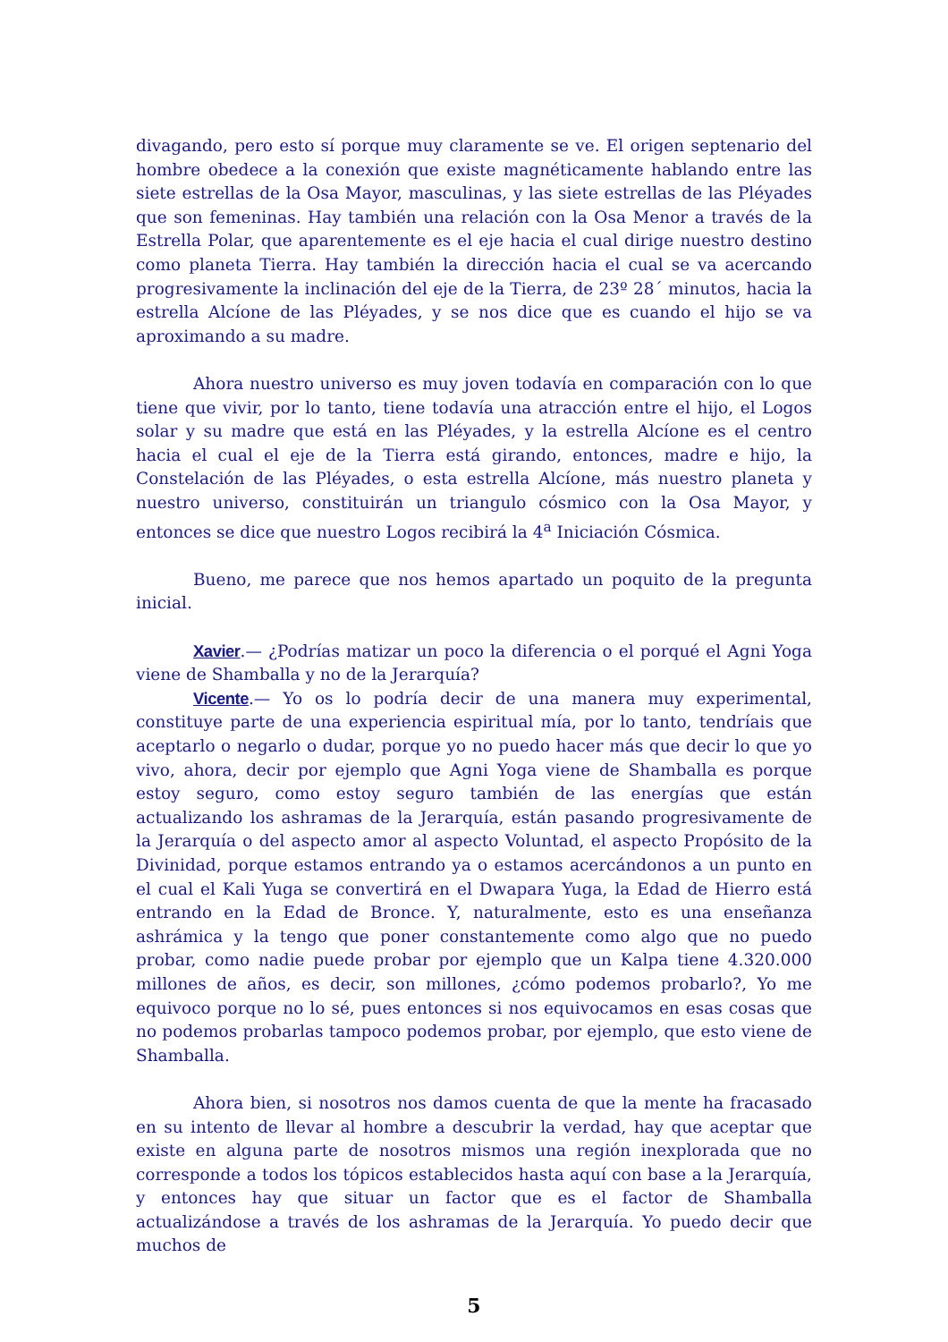divagando, pero esto sí porque muy claramente se ve. El origen septenario del hombre obedece a la conexión que existe magnéticamente hablando entre las siete estrellas de la Osa Mayor, masculinas, y las siete estrellas de las Pléyades que son femeninas. Hay también una relación con la Osa Menor a través de la Estrella Polar, que aparentemente es el eje hacia el cual dirige nuestro destino como planeta Tierra. Hay también la dirección hacia el cual se va acercando progresivamente la inclinación del eje de la Tierra, de 23º 28´ minutos, hacia la estrella Alcíone de las Pléyades, y se nos dice que es cuando el hijo se va aproximando a su madre.
Ahora nuestro universo es muy joven todavía en comparación con lo que tiene que vivir, por lo tanto, tiene todavía una atracción entre el hijo, el Logos solar y su madre que está en las Pléyades, y la estrella Alcíone es el centro hacia el cual el eje de la Tierra está girando, entonces, madre e hijo, la Constelación de las Pléyades, o esta estrella Alcíone, más nuestro planeta y nuestro universo, constituirán un triangulo cósmico con la Osa Mayor, y entonces se dice que nuestro Logos recibirá la 4<sup>a</sup> Iniciación Cósmica.
Bueno, me parece que nos hemos apartado un poquito de la pregunta inicial.
Xavier.— ¿Podrías matizar un poco la diferencia o el porqué el Agni Yoga viene de Shamballa y no de la Jerarquía?
Vicente.— Yo os lo podría decir de una manera muy experimental, constituye parte de una experiencia espiritual mía, por lo tanto, tendríais que aceptarlo o negarlo o dudar, porque yo no puedo hacer más que decir lo que yo vivo, ahora, decir por ejemplo que Agni Yoga viene de Shamballa es porque estoy seguro, como estoy seguro también de las energías que están actualizando los ashramas de la Jerarquía, están pasando progresivamente de la Jerarquía o del aspecto amor al aspecto Voluntad, el aspecto Propósito de la Divinidad, porque estamos entrando ya o estamos acercándonos a un punto en el cual el Kali Yuga se convertirá en el Dwapara Yuga, la Edad de Hierro está entrando en la Edad de Bronce. Y, naturalmente, esto es una enseñanza ashrámica y la tengo que poner constantemente como algo que no puedo probar, como nadie puede probar por ejemplo que un Kalpa tiene 4.320.000 millones de años, es decir, son millones, ¿cómo podemos probarlo?, Yo me equivoco porque no lo sé, pues entonces si nos equivocamos en esas cosas que no podemos probarlas tampoco podemos probar, por ejemplo, que esto viene de Shamballa.
Ahora bien, si nosotros nos damos cuenta de que la mente ha fracasado en su intento de llevar al hombre a descubrir la verdad, hay que aceptar que existe en alguna parte de nosotros mismos una región inexplorada que no corresponde a todos los tópicos establecidos hasta aquí con base a la Jerarquía, y entonces hay que situar un factor que es el factor de Shamballa actualizándose a través de los ashramas de la Jerarquía. Yo puedo decir que muchos de
5